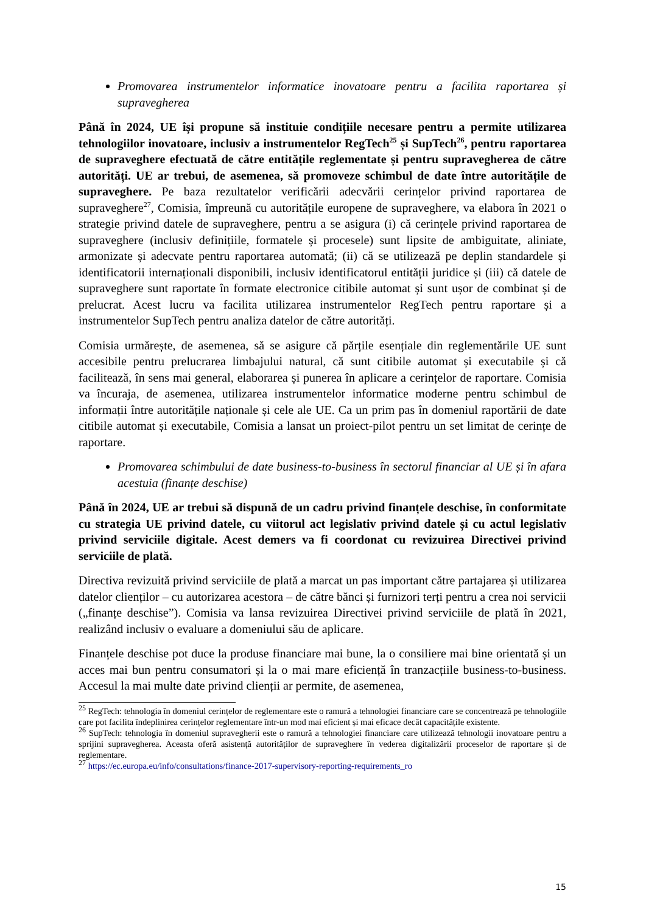Promovarea instrumentelor informatice inovatoare pentru a facilita raportarea și supravegherea
Până în 2024, UE își propune să instituie condițiile necesare pentru a permite utilizarea tehnologiilor inovatoare, inclusiv a instrumentelor RegTech<sup>25</sup> și SupTech<sup>26</sup>, pentru raportarea de supraveghere efectuată de către entitățile reglementate și pentru supravegherea de către autorități. UE ar trebui, de asemenea, să promoveze schimbul de date între autoritățile de supraveghere. Pe baza rezultatelor verificării adecvării cerințelor privind raportarea de supraveghere<sup>27</sup>, Comisia, împreună cu autoritățile europene de supraveghere, va elabora în 2021 o strategie privind datele de supraveghere, pentru a se asigura (i) că cerințele privind raportarea de supraveghere (inclusiv definițiile, formatele și procesele) sunt lipsite de ambiguitate, aliniate, armonizate și adecvate pentru raportarea automată; (ii) că se utilizează pe deplin standardele și identificatorii internaționali disponibili, inclusiv identificatorul entității juridice și (iii) că datele de supraveghere sunt raportate în formate electronice citibile automat și sunt ușor de combinat și de prelucrat. Acest lucru va facilita utilizarea instrumentelor RegTech pentru raportare și a instrumentelor SupTech pentru analiza datelor de către autorități.
Comisia urmărește, de asemenea, să se asigure că părțile esențiale din reglementările UE sunt accesibile pentru prelucrarea limbajului natural, că sunt citibile automat și executabile și că facilitează, în sens mai general, elaborarea și punerea în aplicare a cerințelor de raportare. Comisia va încuraja, de asemenea, utilizarea instrumentelor informatice moderne pentru schimbul de informații între autoritățile naționale și cele ale UE. Ca un prim pas în domeniul raportării de date citibile automat și executabile, Comisia a lansat un proiect-pilot pentru un set limitat de cerințe de raportare.
Promovarea schimbului de date business-to-business în sectorul financiar al UE și în afara acestuia (finanțe deschise)
Până în 2024, UE ar trebui să dispună de un cadru privind finanțele deschise, în conformitate cu strategia UE privind datele, cu viitorul act legislativ privind datele și cu actul legislativ privind serviciile digitale. Acest demers va fi coordonat cu revizuirea Directivei privind serviciile de plată.
Directiva revizuită privind serviciile de plată a marcat un pas important către partajarea și utilizarea datelor clienților – cu autorizarea acestora – de către bănci și furnizori terți pentru a crea noi servicii („finanțe deschise”). Comisia va lansa revizuirea Directivei privind serviciile de plată în 2021, realizând inclusiv o evaluare a domeniului său de aplicare.
Finanțele deschise pot duce la produse financiare mai bune, la o consiliere mai bine orientată și un acces mai bun pentru consumatori și la o mai mare eficiență în tranzacțiile business-to-business. Accesul la mai multe date privind clienții ar permite, de asemenea,
<sup>25</sup> RegTech: tehnologia în domeniul cerințelor de reglementare este o ramură a tehnologiei financiare care se concentrează pe tehnologiile care pot facilita îndeplinirea cerințelor reglementare într-un mod mai eficient și mai eficace decât capacitățile existente.
<sup>26</sup> SupTech: tehnologia în domeniul supravegherii este o ramură a tehnologiei financiare care utilizează tehnologii inovatoare pentru a sprijini supravegherea. Aceasta oferă asistență autorităților de supraveghere în vederea digitalizării proceselor de raportare și de reglementare.
<sup>27</sup> https://ec.europa.eu/info/consultations/finance-2017-supervisory-reporting-requirements_ro
15